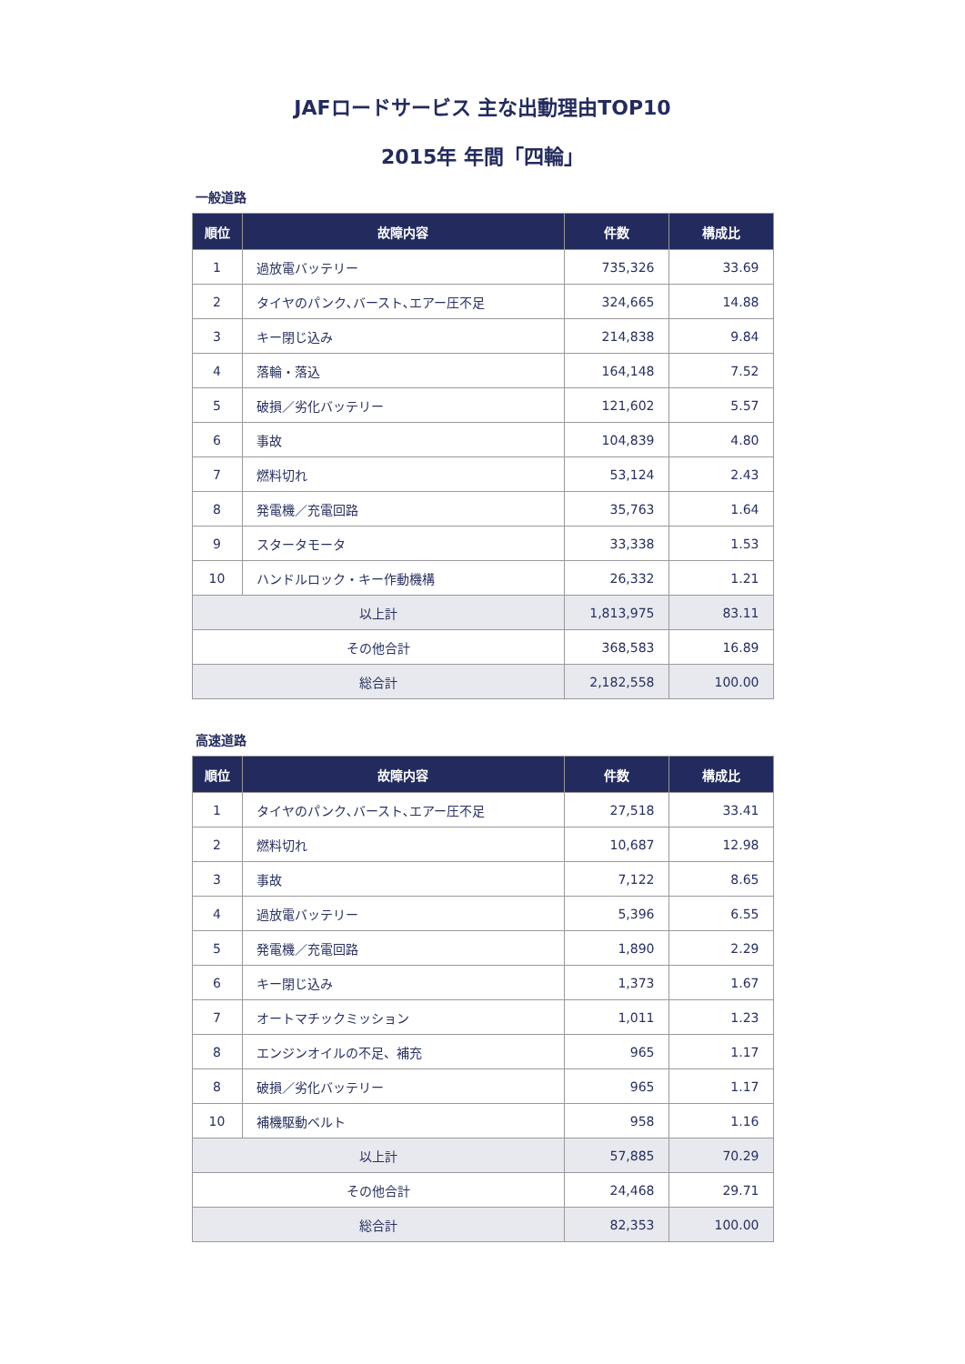JAFロードサービス 主な出動理由TOP10
2015年 年間「四輪」
一般道路
| 順位 | 故障内容 | 件数 | 構成比 |
| --- | --- | --- | --- |
| 1 | 過放電バッテリー | 735,326 | 33.69 |
| 2 | タイヤのパンク､バースト､エアー圧不足 | 324,665 | 14.88 |
| 3 | キー閉じ込み | 214,838 | 9.84 |
| 4 | 落輪・落込 | 164,148 | 7.52 |
| 5 | 破損／劣化バッテリー | 121,602 | 5.57 |
| 6 | 事故 | 104,839 | 4.80 |
| 7 | 燃料切れ | 53,124 | 2.43 |
| 8 | 発電機／充電回路 | 35,763 | 1.64 |
| 9 | スタータモータ | 33,338 | 1.53 |
| 10 | ハンドルロック・キー作動機構 | 26,332 | 1.21 |
| 以上計 | | 1,813,975 | 83.11 |
| その他合計 | | 368,583 | 16.89 |
| 総合計 | | 2,182,558 | 100.00 |
高速道路
| 順位 | 故障内容 | 件数 | 構成比 |
| --- | --- | --- | --- |
| 1 | タイヤのパンク､バースト､エアー圧不足 | 27,518 | 33.41 |
| 2 | 燃料切れ | 10,687 | 12.98 |
| 3 | 事故 | 7,122 | 8.65 |
| 4 | 過放電バッテリー | 5,396 | 6.55 |
| 5 | 発電機／充電回路 | 1,890 | 2.29 |
| 6 | キー閉じ込み | 1,373 | 1.67 |
| 7 | オートマチックミッション | 1,011 | 1.23 |
| 8 | エンジンオイルの不足、補充 | 965 | 1.17 |
| 8 | 破損／劣化バッテリー | 965 | 1.17 |
| 10 | 補機駆動ベルト | 958 | 1.16 |
| 以上計 | | 57,885 | 70.29 |
| その他合計 | | 24,468 | 29.71 |
| 総合計 | | 82,353 | 100.00 |